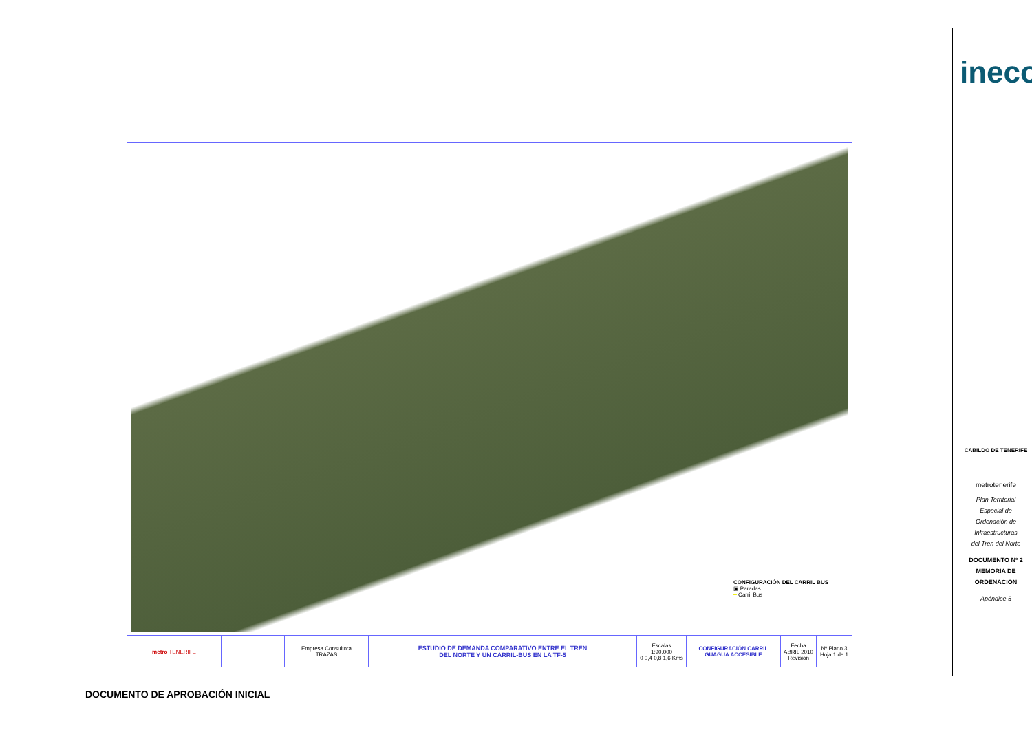ineco
CABILDO DE TENERIFE
metrotenerife
Plan Territorial
Especial de
Ordenación de
Infraestructuras
del Tren del Norte
DOCUMENTO Nº 2
MEMORIA DE
ORDENACIÓN
Apéndice 5
CONFIGURACIÓN DEL CARRIL BUS
▣ Paradas
━ Carril Bus
| metro TENERIFE | | Empresa Consultora TRAZAS | ESTUDIO DE DEMANDA COMPARATIVO ENTRE EL TREN DEL NORTE Y UN CARRIL-BUS EN LA TF-5 | Escalas 1:90.000 0 0,4 0,8 1,6 Kms | CONFIGURACIÓN CARRIL GUAGUA ACCESIBLE | Fecha ABRIL 2010 Revisión | Nº Plano 3 Hoja 1 de 1 |
DOCUMENTO DE APROBACIÓN INICIAL